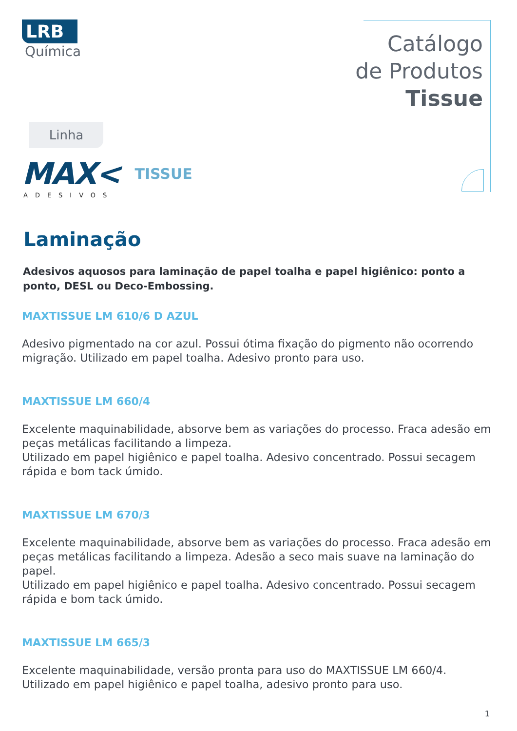LRB
Química
Catálogo
de Produtos
Tissue
Linha
MAX< TISSUE
ADESIVOS
Laminação
Adesivos aquosos para laminação de papel toalha e papel higiênico: ponto a ponto, DESL ou Deco-Embossing.
MAXTISSUE LM 610/6 D AZUL
Adesivo pigmentado na cor azul. Possui ótima fixação do pigmento não ocorrendo migração. Utilizado em papel toalha. Adesivo pronto para uso.
MAXTISSUE LM 660/4
Excelente maquinabilidade, absorve bem as variações do processo. Fraca adesão em peças metálicas facilitando a limpeza.
Utilizado em papel higiênico e papel toalha. Adesivo concentrado. Possui secagem rápida e bom tack úmido.
MAXTISSUE LM 670/3
Excelente maquinabilidade, absorve bem as variações do processo. Fraca adesão em peças metálicas facilitando a limpeza. Adesão a seco mais suave na laminação do papel.
Utilizado em papel higiênico e papel toalha. Adesivo concentrado. Possui secagem rápida e bom tack úmido.
MAXTISSUE LM 665/3
Excelente maquinabilidade, versão pronta para uso do MAXTISSUE LM 660/4.
Utilizado em papel higiênico e papel toalha, adesivo pronto para uso.
1